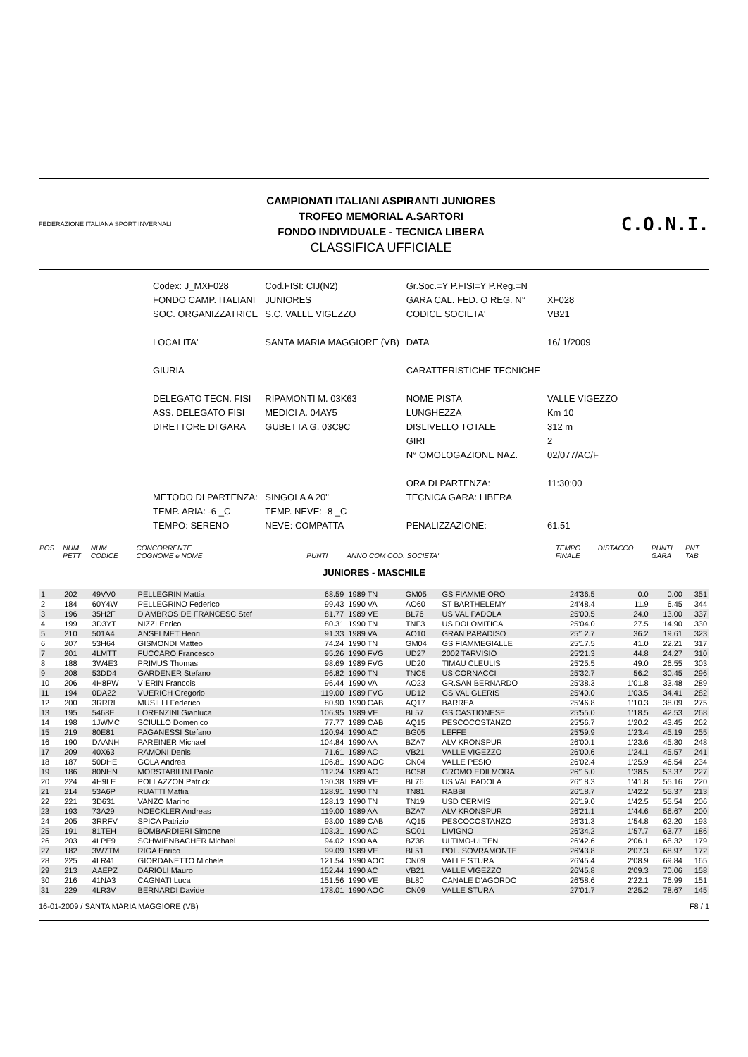FEDERAZIONE ITALIANA SPORT INVERNALI
CAMPIONATI ITALIANI ASPIRANTI JUNIORES
TROFEO MEMORIAL A.SARTORI
FONDO INDIVIDUALE - TECNICA LIBERA
CLASSIFICA UFFICIALE
C.O.N.I.
| Codex: J_MXF028 | Cod.FISI: CIJ(N2) | Gr.Soc.=Y P.FISI=Y P.Reg.=N | |
| FONDO CAMP. ITALIANI | JUNIORES | GARA CAL. FED. O REG. N° | XF028 |
| SOC. ORGANIZZATRICE | S.C. VALLE VIGEZZO | CODICE SOCIETA' | VB21 |
| LOCALITA' | SANTA MARIA MAGGIORE (VB) | DATA | 16/ 1/2009 |
| GIURIA | | CARATTERISTICHE TECNICHE | |
| DELEGATO TECN. FISI | RIPAMONTI M. 03K63 | NOME PISTA | VALLE VIGEZZO |
| ASS. DELEGATO FISI | MEDICI A. 04AY5 | LUNGHEZZA | Km 10 |
| DIRETTORE DI GARA | GUBETTA G. 03C9C | DISLIVELLO TOTALE | 312 m |
| | | GIRI | 2 |
| | | N° OMOLOGAZIONE NAZ. | 02/077/AC/F |
| | | ORA DI PARTENZA: | 11:30:00 |
| METODO DI PARTENZA: | SINGOLA A 20" | TECNICA GARA: LIBERA | |
| TEMP. ARIA: -6 _C | TEMP. NEVE: -8 _C | | |
| TEMPO: SERENO | NEVE: COMPATTA | PENALIZZAZIONE: | 61.51 |
| POS | NUM PETT | NUM CODICE | CONCORRENTE COGNOME e NOME | PUNTI | ANNO COM COD. SOCIETA' | | | TEMPO FINALE | DISTACCO | PUNTI GARA | PNT TAB |
| --- | --- | --- | --- | --- | --- | --- | --- | --- | --- | --- | --- |
| JUNIORES - MASCHILE | | | | | | | | | | | |
| 1 | 202 | 49VV0 | PELLEGRIN Mattia | 68.59 | 1989 TN | GM05 | GS FIAMME ORO | 24'36.5 | 0.0 | 0.00 | 351 |
| 2 | 184 | 60Y4W | PELLEGRINO Federico | 99.43 | 1990 VA | AO60 | ST BARTHELEMY | 24'48.4 | 11.9 | 6.45 | 344 |
| 3 | 196 | 35H2F | D'AMBROS DE FRANCESC Stef | 81.77 | 1989 VE | BL76 | US VAL PADOLA | 25'00.5 | 24.0 | 13.00 | 337 |
| 4 | 199 | 3D3YT | NIZZI Enrico | 80.31 | 1990 TN | TNF3 | US DOLOMITICA | 25'04.0 | 27.5 | 14.90 | 330 |
| 5 | 210 | 501A4 | ANSELMET Henri | 91.33 | 1989 VA | AO10 | GRAN PARADISO | 25'12.7 | 36.2 | 19.61 | 323 |
| 6 | 207 | 53H64 | GISMONDI Matteo | 74.24 | 1990 TN | GM04 | GS FIAMMEGIALLE | 25'17.5 | 41.0 | 22.21 | 317 |
| 7 | 201 | 4LMTT | FUCCARO Francesco | 95.26 | 1990 FVG | UD27 | 2002 TARVISIO | 25'21.3 | 44.8 | 24.27 | 310 |
| 8 | 188 | 3W4E3 | PRIMUS Thomas | 98.69 | 1989 FVG | UD20 | TIMAU CLEULIS | 25'25.5 | 49.0 | 26.55 | 303 |
| 9 | 208 | 53DD4 | GARDENER Stefano | 96.82 | 1990 TN | TNC5 | US CORNACCI | 25'32.7 | 56.2 | 30.45 | 296 |
| 10 | 206 | 4H8PW | VIERIN Francois | 96.44 | 1990 VA | AO23 | GR.SAN BERNARDO | 25'38.3 | 1'01.8 | 33.48 | 289 |
| 11 | 194 | 0DA22 | VUERICH Gregorio | 119.00 | 1989 FVG | UD12 | GS VAL GLERIS | 25'40.0 | 1'03.5 | 34.41 | 282 |
| 12 | 200 | 3RRRL | MUSILLI Federico | 80.90 | 1990 CAB | AQ17 | BARREA | 25'46.8 | 1'10.3 | 38.09 | 275 |
| 13 | 195 | 5468E | LORENZINI Gianluca | 106.95 | 1989 VE | BL57 | GS CASTIONESE | 25'55.0 | 1'18.5 | 42.53 | 268 |
| 14 | 198 | 1JWMC | SCIULLO Domenico | 77.77 | 1989 CAB | AQ15 | PESCOCOSTANZO | 25'56.7 | 1'20.2 | 43.45 | 262 |
| 15 | 219 | 80E81 | PAGANESSI Stefano | 120.94 | 1990 AC | BG05 | LEFFE | 25'59.9 | 1'23.4 | 45.19 | 255 |
| 16 | 190 | DAANH | PAREINER Michael | 104.84 | 1990 AA | BZA7 | ALV KRONSPUR | 26'00.1 | 1'23.6 | 45.30 | 248 |
| 17 | 209 | 40X63 | RAMONI Denis | 71.61 | 1989 AC | VB21 | VALLE VIGEZZO | 26'00.6 | 1'24.1 | 45.57 | 241 |
| 18 | 187 | 50DHE | GOLA Andrea | 106.81 | 1990 AOC | CN04 | VALLE PESIO | 26'02.4 | 1'25.9 | 46.54 | 234 |
| 19 | 186 | 80NHN | MORSTABILINI Paolo | 112.24 | 1989 AC | BG58 | GROMO EDILMORA | 26'15.0 | 1'38.5 | 53.37 | 227 |
| 20 | 224 | 4H9LE | POLLAZZON Patrick | 130.38 | 1989 VE | BL76 | US VAL PADOLA | 26'18.3 | 1'41.8 | 55.16 | 220 |
| 21 | 214 | 53A6P | RUATTI Mattia | 128.91 | 1990 TN | TN81 | RABBI | 26'18.7 | 1'42.2 | 55.37 | 213 |
| 22 | 221 | 3D631 | VANZO Marino | 128.13 | 1990 TN | TN19 | USD CERMIS | 26'19.0 | 1'42.5 | 55.54 | 206 |
| 23 | 193 | 73A29 | NOECKLER Andreas | 119.00 | 1989 AA | BZA7 | ALV KRONSPUR | 26'21.1 | 1'44.6 | 56.67 | 200 |
| 24 | 205 | 3RRFV | SPICA Patrizio | 93.00 | 1989 CAB | AQ15 | PESCOCOSTANZO | 26'31.3 | 1'54.8 | 62.20 | 193 |
| 25 | 191 | 81TEH | BOMBARDIERI Simone | 103.31 | 1990 AC | SO01 | LIVIGNO | 26'34.2 | 1'57.7 | 63.77 | 186 |
| 26 | 203 | 4LPE9 | SCHWIENBACHER Michael | 94.02 | 1990 AA | BZ38 | ULTIMO-ULTEN | 26'42.6 | 2'06.1 | 68.32 | 179 |
| 27 | 182 | 3W7TM | RIGA Enrico | 99.09 | 1989 VE | BL51 | POL. SOVRAMONTE | 26'43.8 | 2'07.3 | 68.97 | 172 |
| 28 | 225 | 4LR41 | GIORDANETTO Michele | 121.54 | 1990 AOC | CN09 | VALLE STURA | 26'45.4 | 2'08.9 | 69.84 | 165 |
| 29 | 213 | AAEPZ | DARIOLI Mauro | 152.44 | 1990 AC | VB21 | VALLE VIGEZZO | 26'45.8 | 2'09.3 | 70.06 | 158 |
| 30 | 216 | 41NA3 | CAGNATI Luca | 151.56 | 1990 VE | BL80 | CANALE D'AGORDO | 26'58.6 | 2'22.1 | 76.99 | 151 |
| 31 | 229 | 4LR3V | BERNARDI Davide | 178.01 | 1990 AOC | CN09 | VALLE STURA | 27'01.7 | 2'25.2 | 78.67 | 145 |
16-01-2009 / SANTA MARIA MAGGIORE (VB) F8 / 1